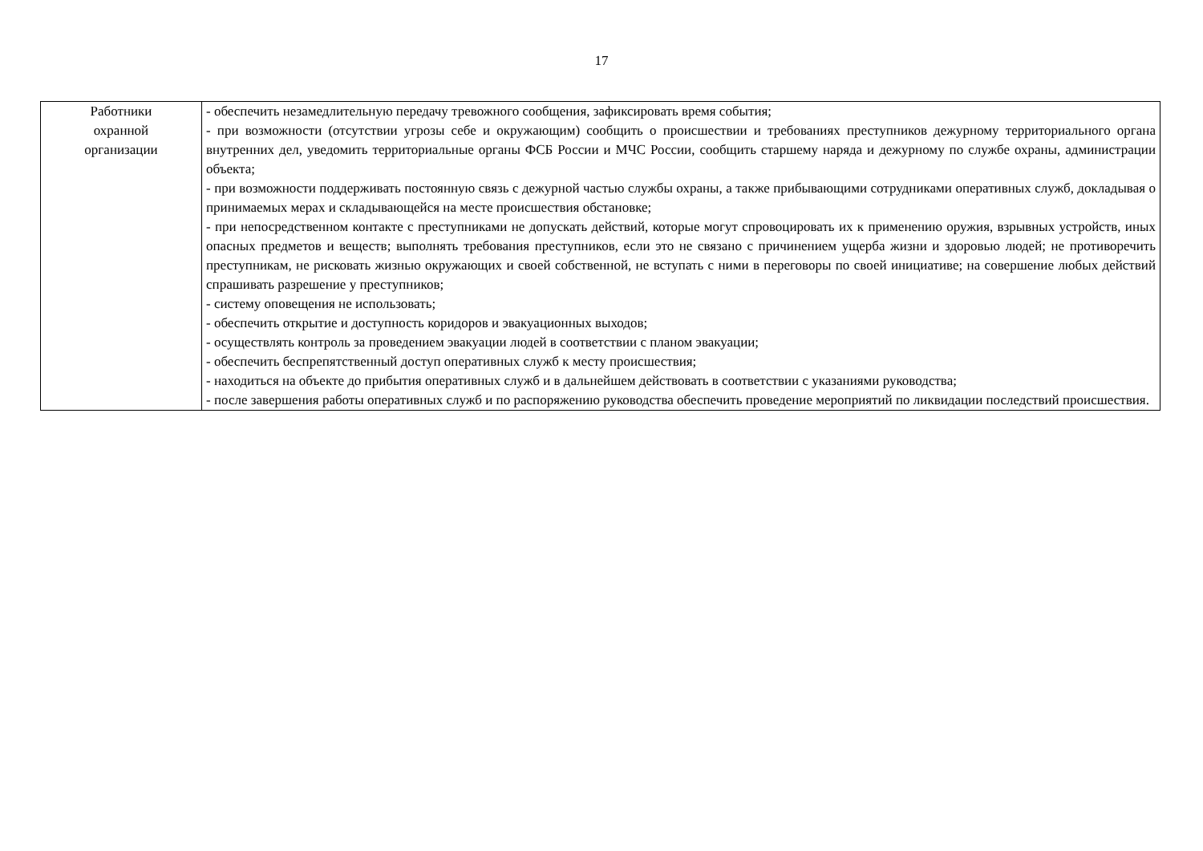17
| Работники охранной организации | - обеспечить незамедлительную передачу тревожного сообщения, зафиксировать время события; - при возможности (отсутствии угрозы себе и окружающим) сообщить о происшествии и требованиях преступников дежурному территориального органа внутренних дел, уведомить территориальные органы ФСБ России и МЧС России, сообщить старшему наряда и дежурному по службе охраны, администрации объекта; - при возможности поддерживать постоянную связь с дежурной частью службы охраны, а также прибывающими сотрудниками оперативных служб, докладывая о принимаемых мерах и складывающейся на месте происшествия обстановке; - при непосредственном контакте с преступниками не допускать действий, которые могут спровоцировать их к применению оружия, взрывных устройств, иных опасных предметов и веществ; выполнять требования преступников, если это не связано с причинением ущерба жизни и здоровью людей; не противоречить преступникам, не рисковать жизнью окружающих и своей собственной, не вступать с ними в переговоры по своей инициативе; на совершение любых действий спрашивать разрешение у преступников; - систему оповещения не использовать; - обеспечить открытие и доступность коридоров и эвакуационных выходов; - осуществлять контроль за проведением эвакуации людей в соответствии с планом эвакуации; - обеспечить беспрепятственный доступ оперативных служб к месту происшествия; - находиться на объекте до прибытия оперативных служб и в дальнейшем действовать в соответствии с указаниями руководства; - после завершения работы оперативных служб и по распоряжению руководства обеспечить проведение мероприятий по ликвидации последствий происшествия. |